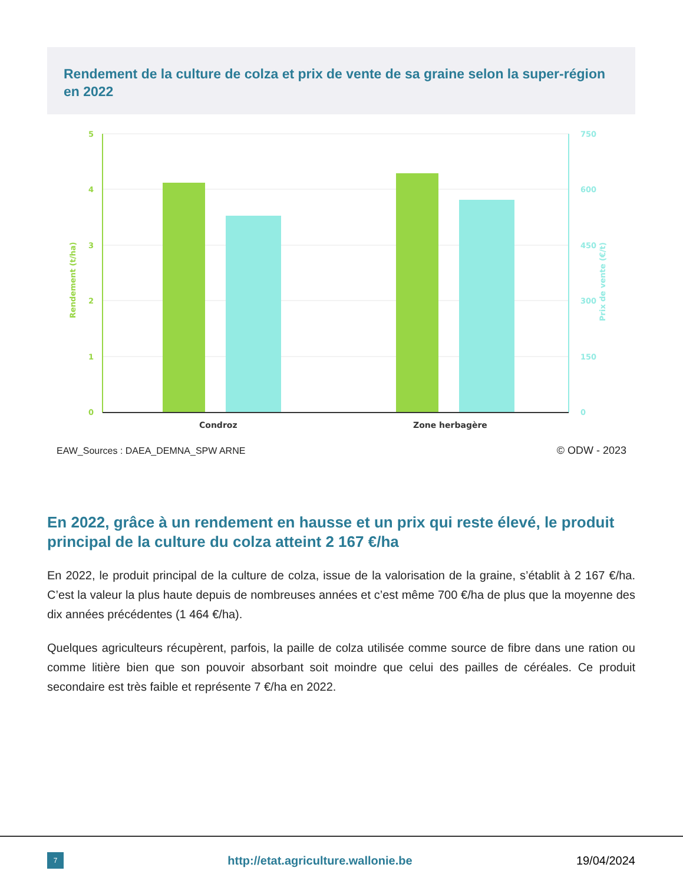Rendement de la culture de colza et prix de vente de sa graine selon la super-région en 2022
5
4
3
2
1
0
Rendement (t/ha)
750
600
450
300
150
0
Prix de vente (€/t)
Condroz
Zone herbagère
EAW_Sources : DAEA_DEMNA_SPW ARNE
© ODW - 2023
En 2022, grâce à un rendement en hausse et un prix qui reste élevé, le produit principal de la culture du colza atteint 2 167 €/ha
En 2022, le produit principal de la culture de colza, issue de la valorisation de la graine, s’établit à 2 167 €/ha. C’est la valeur la plus haute depuis de nombreuses années et c’est même 700 €/ha de plus que la moyenne des dix années précédentes (1 464 €/ha).
Quelques agriculteurs récupèrent, parfois, la paille de colza utilisée comme source de fibre dans une ration ou comme litière bien que son pouvoir absorbant soit moindre que celui des pailles de céréales. Ce produit secondaire est très faible et représente 7 €/ha en 2022.
7
http://etat.agriculture.wallonie.be
19/04/2024